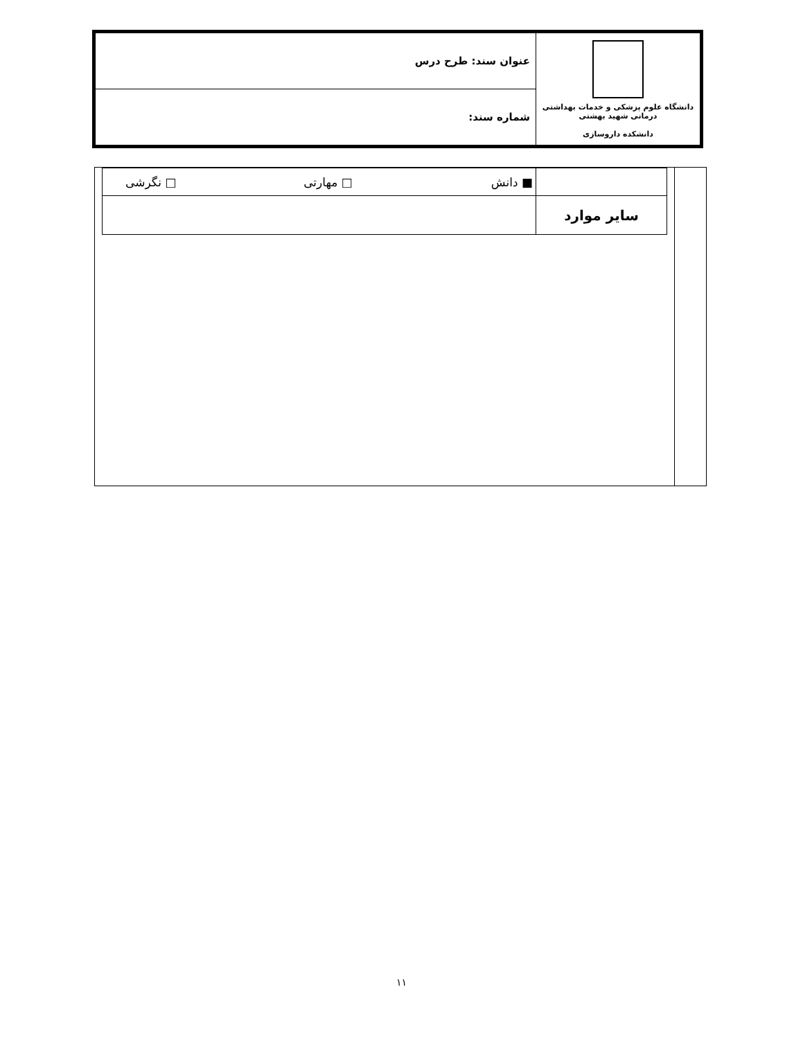| عنوان سند: طرح درس | دانشگاه علوم پزشکی و خدمات بهداشتی درمانی شهید بهشتی دانشکده داروسازی |
| شماره سند: | |
| | ■ دانش □ مهارتی □ نگرشی |
| سایر موارد | |
۱۱